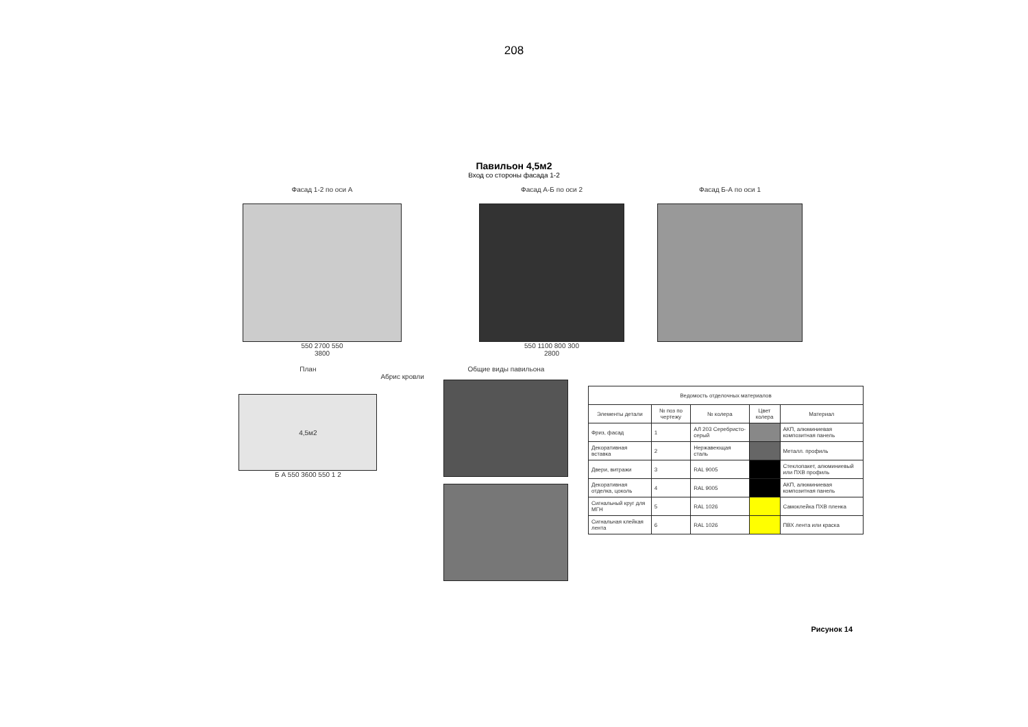208
Павильон 4,5м2
Вход со стороны фасада 1-2
Фасад 1-2 по оси А
550 2700 550
3800
Фасад А-Б по оси 2
550 1100 800 300
2800
Фасад Б-А по оси 1
План
Абрис кровли
4,5м2
Б А 550 3600 550 1 2
Общие виды павильона
| Ведомость отделочных материалов | | | | |
| --- | --- | --- | --- | --- |
| Элементы детали | № поз по чертежу | № колера | Цвет колера | Материал |
| Фриз, фасад | 1 | АЛ 203 Серебристо-серый | | АКП, алюминиевая композитная панель |
| Декоративная вставка | 2 | Нержавеющая сталь | | Металл. профиль |
| Двери, витражи | 3 | RAL 9005 | | Стеклопакет, алюминиевый или ПХВ профиль |
| Декоративная отделка, цоколь | 4 | RAL 9005 | | АКП, алюминиевая композитная панель |
| Сигнальный круг для МГН | 5 | RAL 1026 | | Самоклейка ПХВ пленка |
| Сигнальная клейкая лента | 6 | RAL 1026 | | ПВХ лента или краска |
Рисунок 14